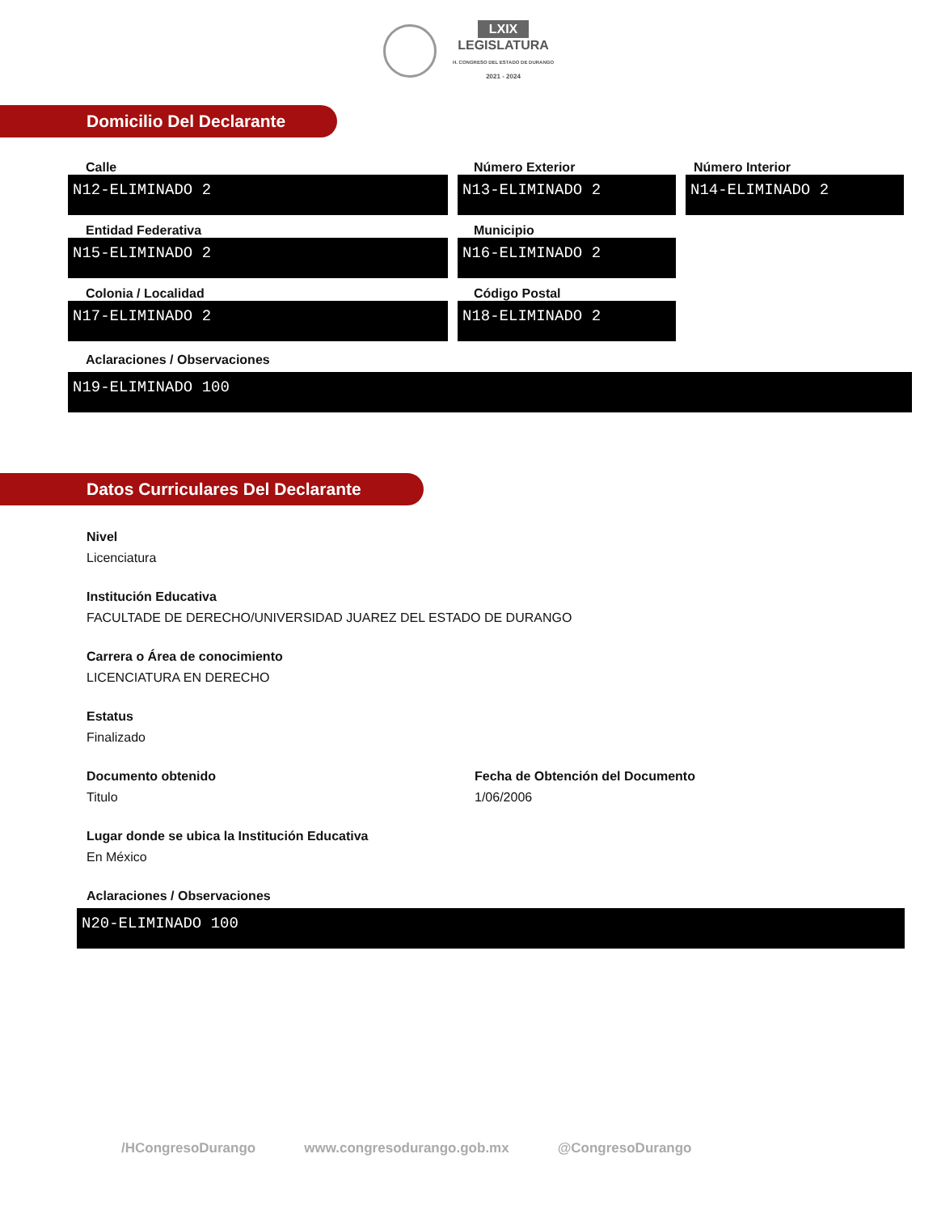LXIX
LEGISLATURA
H. CONGRESO DEL ESTADO DE DURANGO
2021 - 2024
Domicilio Del Declarante
Calle
N12-ELIMINADO 2
Número Exterior
N13-ELIMINADO 2
Número Interior
N14-ELIMINADO 2
Entidad Federativa
N15-ELIMINADO 2
Municipio
N16-ELIMINADO 2
Colonia / Localidad
N17-ELIMINADO 2
Código Postal
N18-ELIMINADO 2
Aclaraciones / Observaciones
N19-ELIMINADO 100
Datos Curriculares Del Declarante
Nivel
Licenciatura
Institución Educativa
FACULTADE DE DERECHO/UNIVERSIDAD JUAREZ DEL ESTADO DE DURANGO
Carrera o Área de conocimiento
LICENCIATURA EN DERECHO
Estatus
Finalizado
Documento obtenido
Titulo
Fecha de Obtención del Documento
1/06/2006
Lugar donde se ubica la Institución Educativa
En México
Aclaraciones / Observaciones
N20-ELIMINADO 100
/HCongresoDurango www.congresodurango.gob.mx @CongresoDurango